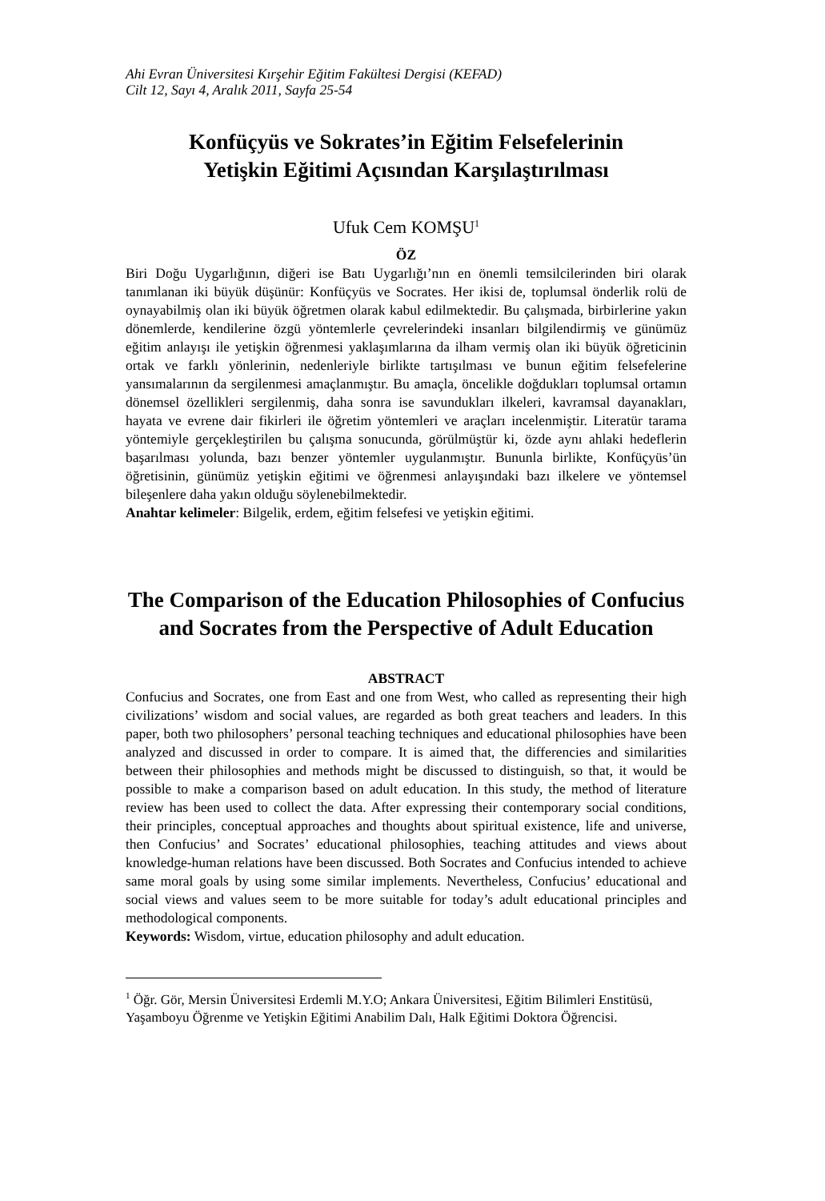Ahi Evran Üniversitesi Kırşehir Eğitim Fakültesi Dergisi (KEFAD)
Cilt 12, Sayı 4, Aralık 2011, Sayfa 25-54
Konfüçyüs ve Sokrates’in Eğitim Felsefelerinin
Yetişkin Eğitimi Açısından Karşılaştırılması
Ufuk Cem KOMŞU<sup>1</sup>
ÖZ
Biri Doğu Uygarlığının, diğeri ise Batı Uygarlığı’nın en önemli temsilcilerinden biri olarak tanımlanan iki büyük düşünür: Konfüçyüs ve Socrates. Her ikisi de, toplumsal önderlik rolü de oynayabilmiş olan iki büyük öğretmen olarak kabul edilmektedir. Bu çalışmada, birbirlerine yakın dönemlerde, kendilerine özgü yöntemlerle çevrelerindeki insanları bilgilendirmiş ve günümüz eğitim anlayışı ile yetişkin öğrenmesi yaklaşımlarına da ilham vermiş olan iki büyük öğreticinin ortak ve farklı yönlerinin, nedenleriyle birlikte tartışılması ve bunun eğitim felsefelerine yansımalarının da sergilenmesi amaçlanmıştır. Bu amaçla, öncelikle doğdukları toplumsal ortamın dönemsel özellikleri sergilenmiş, daha sonra ise savundukları ilkeleri, kavramsal dayanakları, hayata ve evrene dair fikirleri ile öğretim yöntemleri ve araçları incelenmiştir. Literatür tarama yöntemiyle gerçekleştirilen bu çalışma sonucunda, görülmüştür ki, özde aynı ahlaki hedeflerin başarılması yolunda, bazı benzer yöntemler uygulanmıştır. Bununla birlikte, Konfüçyüs’ün öğretisinin, günümüz yetişkin eğitimi ve öğrenmesi anlayışındaki bazı ilkelere ve yöntemsel bileşenlere daha yakın olduğu söylenebilmektedir.
Anahtar kelimeler: Bilgelik, erdem, eğitim felsefesi ve yetişkin eğitimi.
The Comparison of the Education Philosophies of Confucius and Socrates from the Perspective of Adult Education
ABSTRACT
Confucius and Socrates, one from East and one from West, who called as representing their high civilizations’ wisdom and social values, are regarded as both great teachers and leaders. In this paper, both two philosophers’ personal teaching techniques and educational philosophies have been analyzed and discussed in order to compare. It is aimed that, the differencies and similarities between their philosophies and methods might be discussed to distinguish, so that, it would be possible to make a comparison based on adult education. In this study, the method of literature review has been used to collect the data. After expressing their contemporary social conditions, their principles, conceptual approaches and thoughts about spiritual existence, life and universe, then Confucius’ and Socrates’ educational philosophies, teaching attitudes and views about knowledge-human relations have been discussed. Both Socrates and Confucius intended to achieve same moral goals by using some similar implements. Nevertheless, Confucius’ educational and social views and values seem to be more suitable for today’s adult educational principles and methodological components.
Keywords: Wisdom, virtue, education philosophy and adult education.
<sup>1</sup> Öğr. Gör, Mersin Üniversitesi Erdemli M.Y.O; Ankara Üniversitesi, Eğitim Bilimleri Enstitüsü, Yaşamboyu Öğrenme ve Yetişkin Eğitimi Anabilim Dalı, Halk Eğitimi Doktora Öğrencisi.